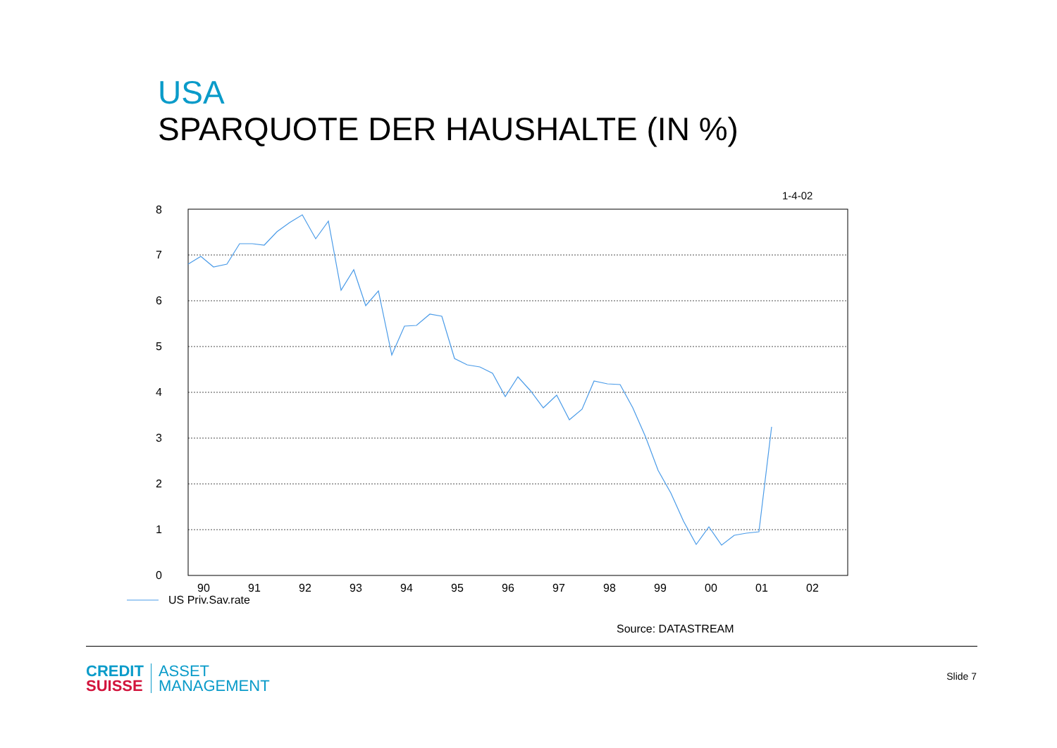USA
SPARQUOTE DER HAUSHALTE (IN %)
1-4-02
8
7
6
5
4
3
2
1
0
90
91
92
93
94
95
96
97
98
99
00
01
02
US Priv.Sav.rate
Source: DATASTREAM
CREDIT
SUISSE
ASSET
MANAGEMENT
Slide 7